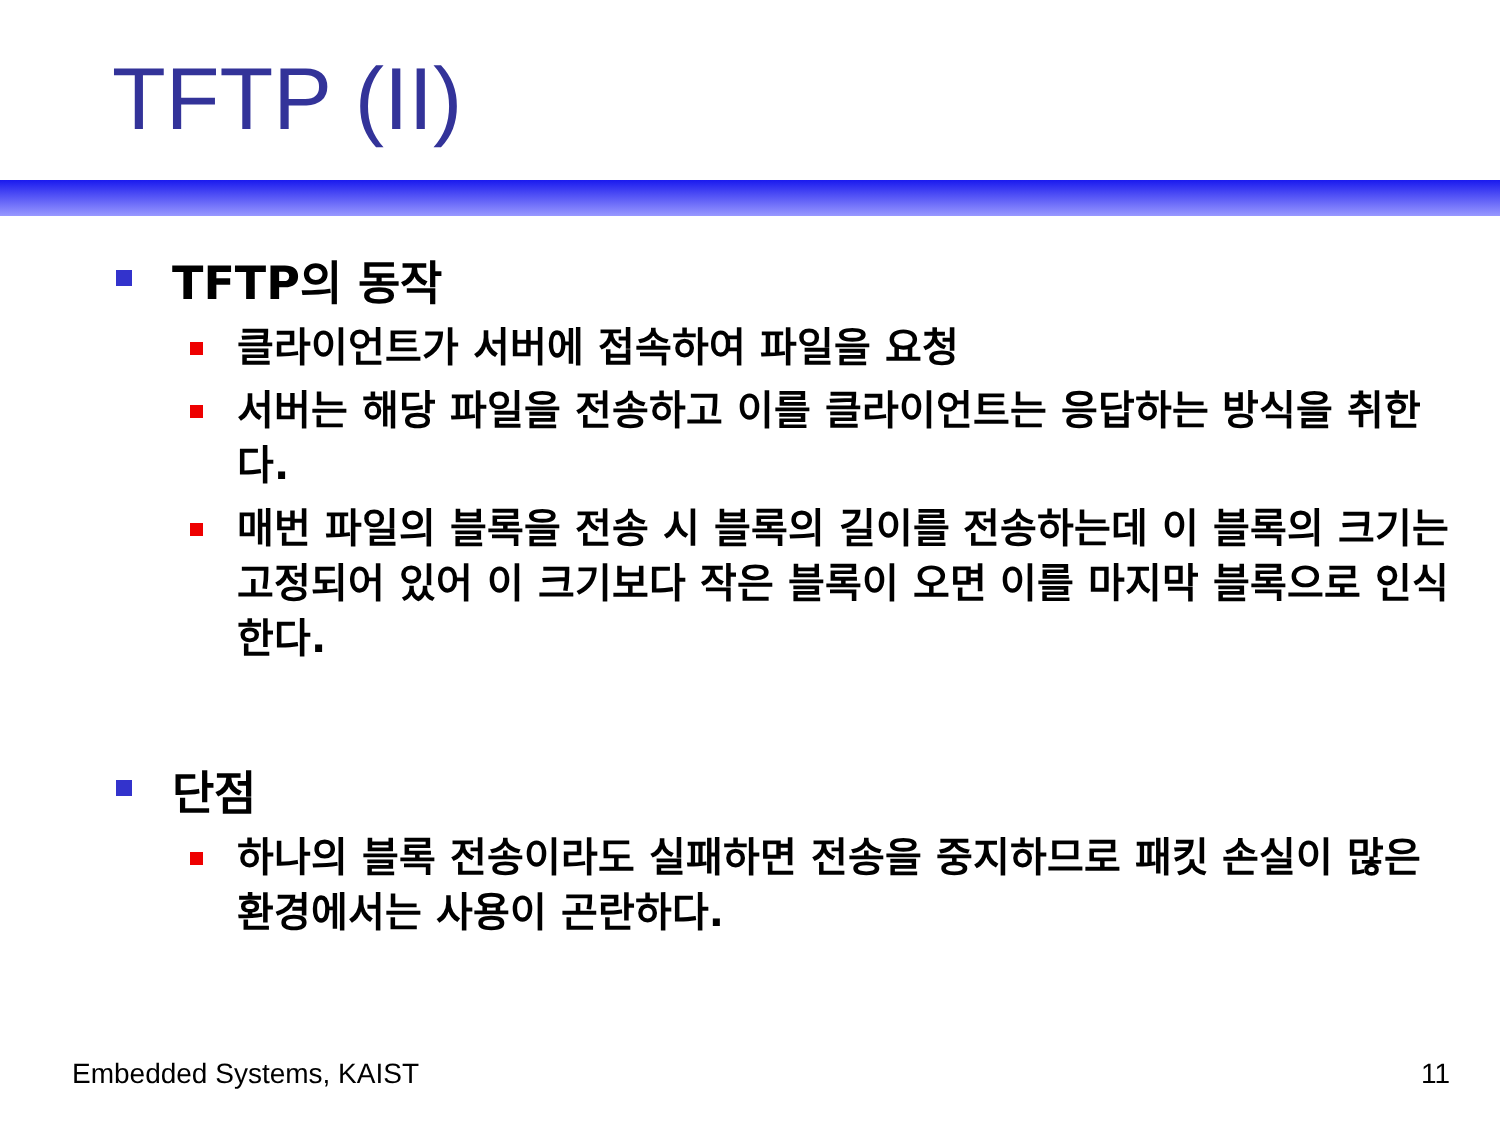TFTP (II)
TFTP의 동작
클라이언트가 서버에 접속하여 파일을 요청
서버는 해당 파일을 전송하고 이를 클라이언트는 응답하는 방식을 취한다.
매번 파일의 블록을 전송 시 블록의 길이를 전송하는데 이 블록의 크기는 고정되어 있어 이 크기보다 작은 블록이 오면 이를 마지막 블록으로 인식한다.
단점
하나의 블록 전송이라도 실패하면 전송을 중지하므로 패킷 손실이 많은 환경에서는 사용이 곤란하다.
Embedded Systems, KAIST 11